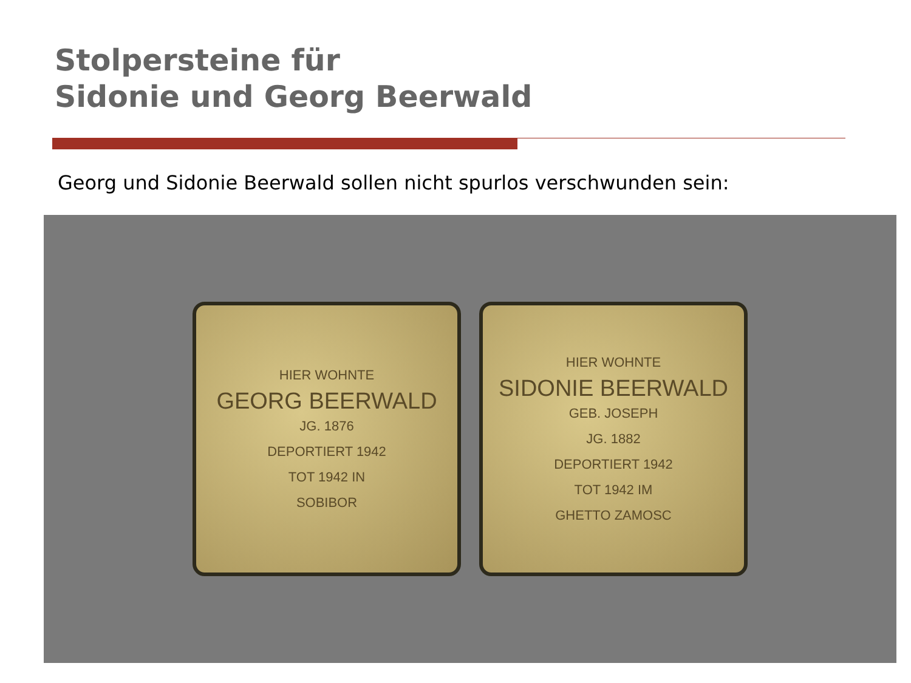Stolpersteine für
Sidonie und Georg Beerwald
Georg und Sidonie Beerwald sollen nicht spurlos verschwunden sein:
HIER WOHNTE
GEORG BEERWALD
JG. 1876
DEPORTIERT 1942
TOT 1942 IN
SOBIBOR
HIER WOHNTE
SIDONIE BEERWALD
GEB. JOSEPH
JG. 1882
DEPORTIERT 1942
TOT 1942 IM
GHETTO ZAMOSC